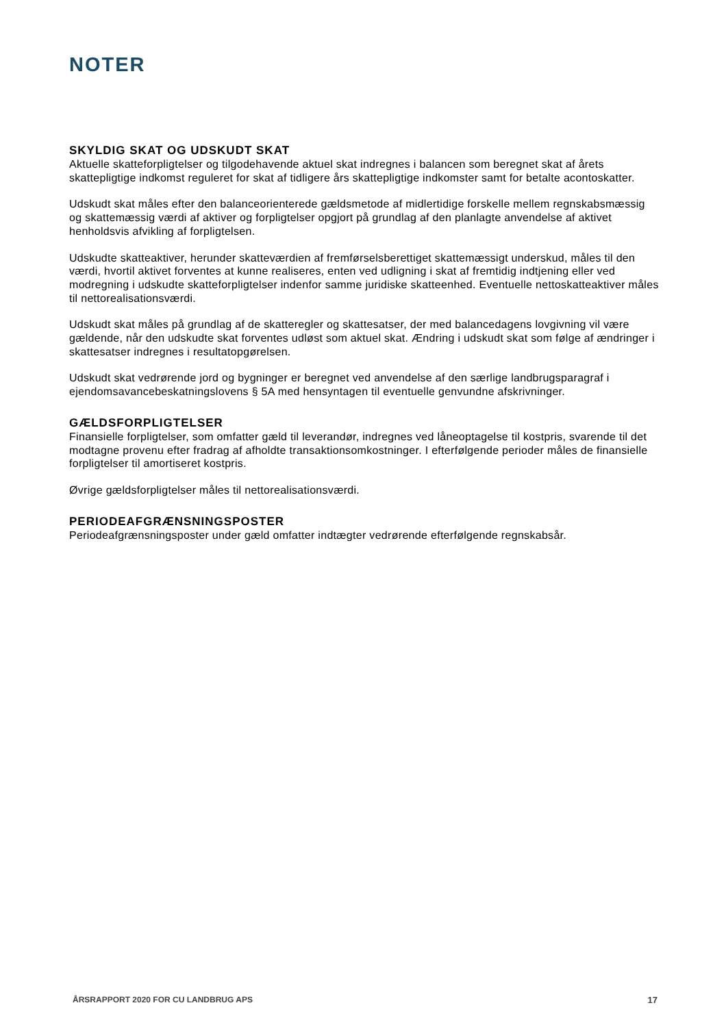NOTER
SKYLDIG SKAT OG UDSKUDT SKAT
Aktuelle skatteforpligtelser og tilgodehavende aktuel skat indregnes i balancen som beregnet skat af årets skattepligtige indkomst reguleret for skat af tidligere års skattepligtige indkomster samt for betalte acontoskatter.
Udskudt skat måles efter den balanceorienterede gældsmetode af midlertidige forskelle mellem regnskabsmæssig og skattemæssig værdi af aktiver og forpligtelser opgjort på grundlag af den planlagte anvendelse af aktivet henholdsvis afvikling af forpligtelsen.
Udskudte skatteaktiver, herunder skatteværdien af fremførselsberettiget skattemæssigt underskud, måles til den værdi, hvortil aktivet forventes at kunne realiseres, enten ved udligning i skat af fremtidig indtjening eller ved modregning i udskudte skatteforpligtelser indenfor samme juridiske skatteenhed. Eventuelle nettoskatteaktiver måles til nettorealisationsværdi.
Udskudt skat måles på grundlag af de skatteregler og skattesatser, der med balancedagens lovgivning vil være gældende, når den udskudte skat forventes udløst som aktuel skat. Ændring i udskudt skat som følge af ændringer i skattesatser indregnes i resultatopgørelsen.
Udskudt skat vedrørende jord og bygninger er beregnet ved anvendelse af den særlige landbrugsparagraf i ejendomsavancebeskatningslovens § 5A med hensyntagen til eventuelle genvundne afskrivninger.
GÆLDSFORPLIGTELSER
Finansielle forpligtelser, som omfatter gæld til leverandør, indregnes ved låneoptagelse til kostpris, svarende til det modtagne provenu efter fradrag af afholdte transaktionsomkostninger. I efterfølgende perioder måles de finansielle forpligtelser til amortiseret kostpris.
Øvrige gældsforpligtelser måles til nettorealisationsværdi.
PERIODEAFGRÆNSNINGSPOSTER
Periodeafgrænsningsposter under gæld omfatter indtægter vedrørende efterfølgende regnskabsår.
ÅRSRAPPORT 2020 FOR CU LANDBRUG APS 17